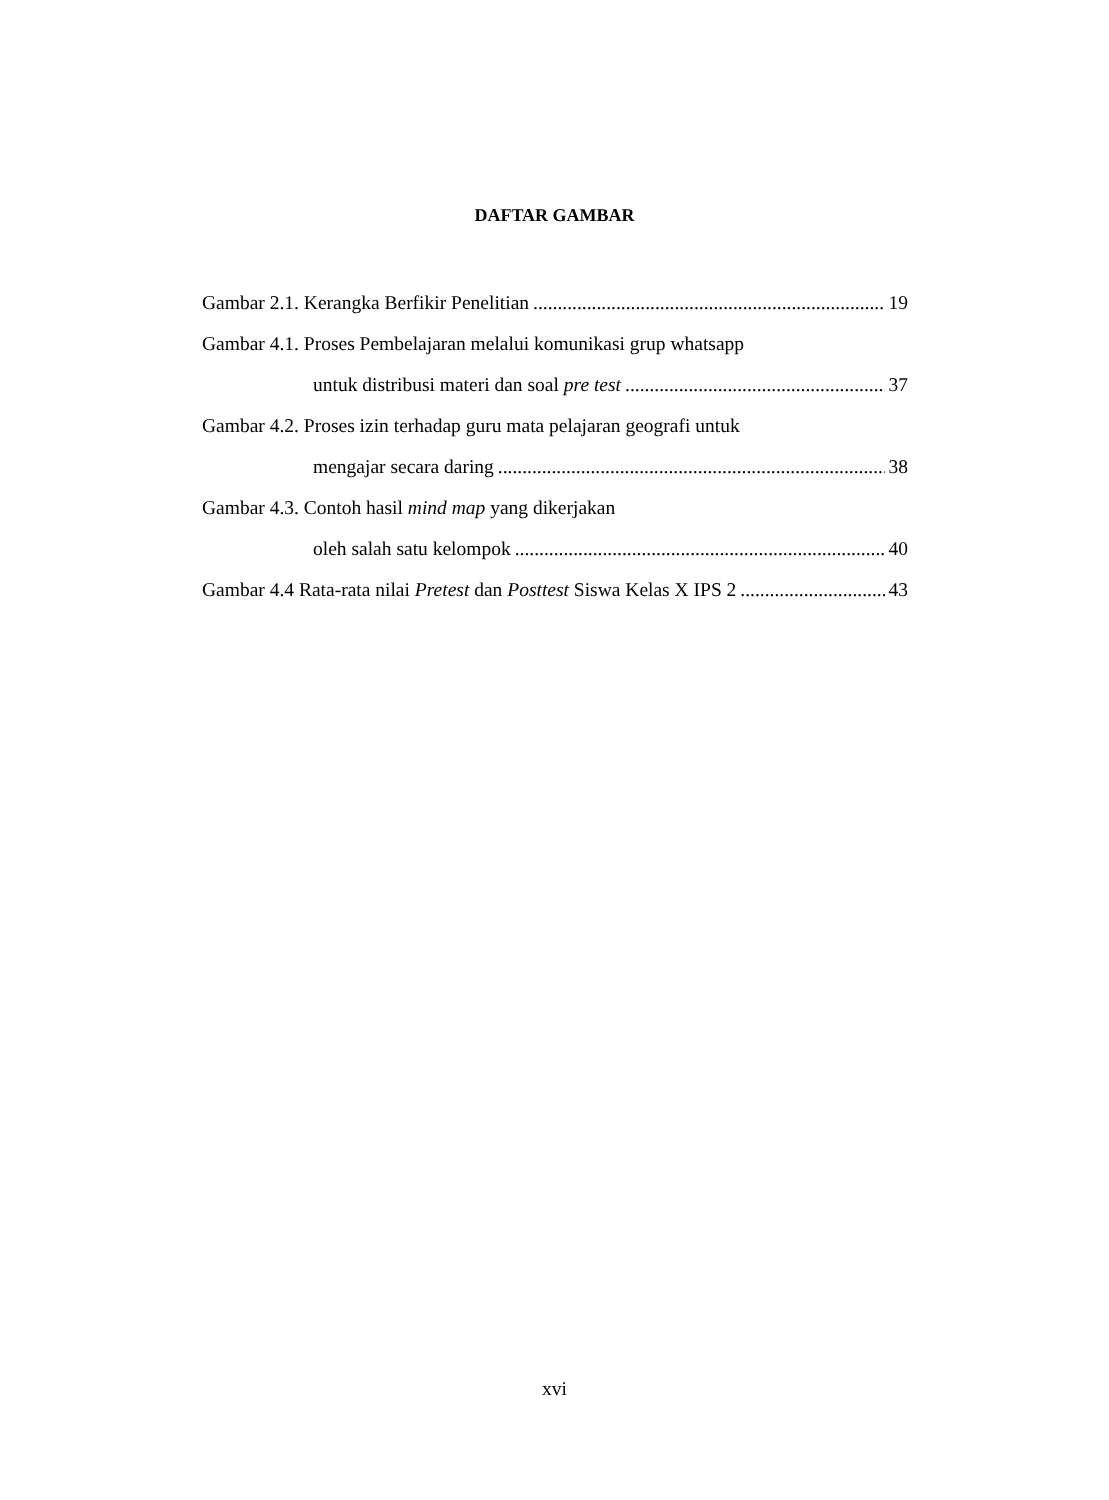DAFTAR GAMBAR
Gambar 2.1. Kerangka Berfikir Penelitian 19
Gambar 4.1. Proses Pembelajaran melalui komunikasi grup whatsapp
untuk distribusi materi dan soal pre test 37
Gambar 4.2. Proses izin terhadap guru mata pelajaran geografi untuk
mengajar secara daring 38
Gambar 4.3. Contoh hasil mind map yang dikerjakan
oleh salah satu kelompok 40
Gambar 4.4 Rata-rata nilai Pretest dan Posttest Siswa Kelas X IPS 2 43
xvi